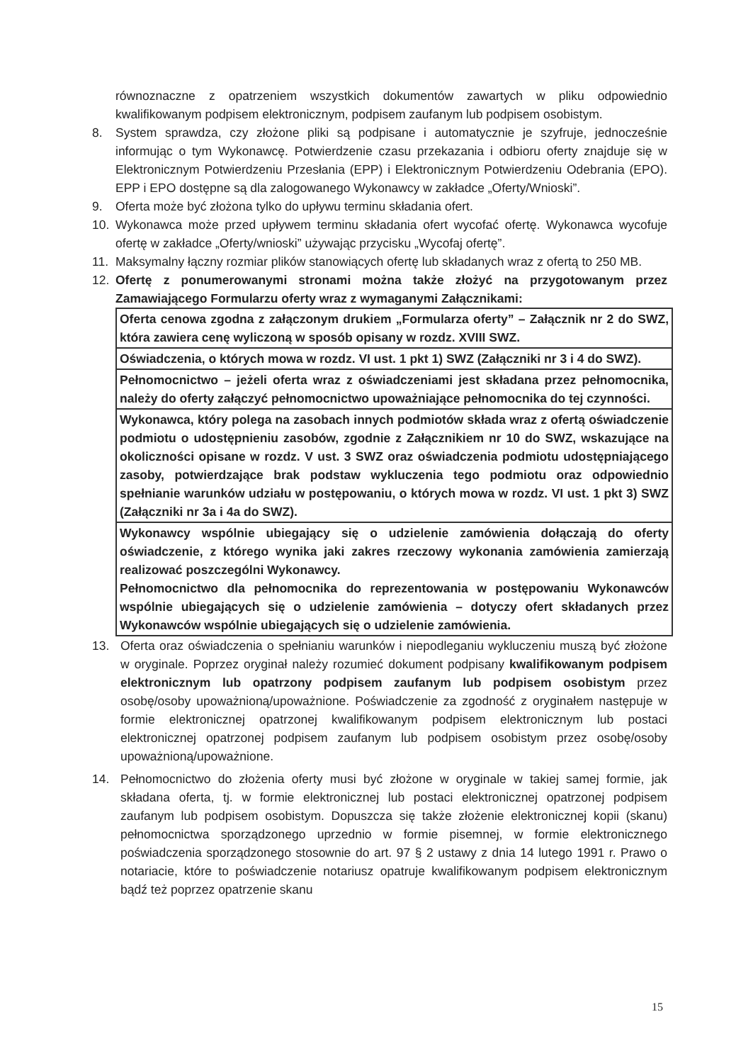równoznaczne z opatrzeniem wszystkich dokumentów zawartych w pliku odpowiednio kwalifikowanym podpisem elektronicznym, podpisem zaufanym lub podpisem osobistym.
8. System sprawdza, czy złożone pliki są podpisane i automatycznie je szyfruje, jednocześnie informując o tym Wykonawcę. Potwierdzenie czasu przekazania i odbioru oferty znajduje się w Elektronicznym Potwierdzeniu Przesłania (EPP) i Elektronicznym Potwierdzeniu Odebrania (EPO). EPP i EPO dostępne są dla zalogowanego Wykonawcy w zakładce „Oferty/Wnioski”.
9. Oferta może być złożona tylko do upływu terminu składania ofert.
10. Wykonawca może przed upływem terminu składania ofert wycofać ofertę. Wykonawca wycofuje ofertę w zakładce „Oferty/wnioski” używając przycisku „Wycofaj ofertę”.
11. Maksymalny łączny rozmiar plików stanowiących ofertę lub składanych wraz z ofertą to 250 MB.
12. Ofertę z ponumerowanymi stronami można także złożyć na przygotowanym przez Zamawiającego Formularzu oferty wraz z wymaganymi Załącznikami:
| Oferta cenowa zgodna z załączonym drukiem „Formularza oferty” – Załącznik nr 2 do SWZ, która zawiera cenę wyliczoną w sposób opisany w rozdz. XVIII SWZ. |
| Oświadczenia, o których mowa w rozdz. VI ust. 1 pkt 1) SWZ (Załączniki nr 3 i 4 do SWZ). |
| Pełnomocnictwo – jeżeli oferta wraz z oświadczeniami jest składana przez pełnomocnika, należy do oferty załączyć pełnomocnictwo upoważniające pełnomocnika do tej czynności. |
| Wykonawca, który polega na zasobach innych podmiotów składa wraz z ofertą oświadczenie podmiotu o udostępnieniu zasobów, zgodnie z Załącznikiem nr 10 do SWZ, wskazujące na okoliczności opisane w rozdz. V ust. 3 SWZ oraz oświadczenia podmiotu udostępniającego zasoby, potwierdzające brak podstaw wykluczenia tego podmiotu oraz odpowiednio spełnianie warunków udziału w postępowaniu, o których mowa w rozdz. VI ust. 1 pkt 3) SWZ (Załączniki nr 3a i 4a do SWZ). |
| Wykonawcy wspólnie ubiegający się o udzielenie zamówienia dołączają do oferty oświadczenie, z którego wynika jaki zakres rzeczowy wykonania zamówienia zamierzają realizować poszczególni Wykonawcy. Pełnomocnictwo dla pełnomocnika do reprezentowania w postępowaniu Wykonawców wspólnie ubiegających się o udzielenie zamówienia – dotyczy ofert składanych przez Wykonawców wspólnie ubiegających się o udzielenie zamówienia. |
13. Oferta oraz oświadczenia o spełnianiu warunków i niepodleganiu wykluczeniu muszą być złożone w oryginale. Poprzez oryginał należy rozumieć dokument podpisany kwalifikowanym podpisem elektronicznym lub opatrzony podpisem zaufanym lub podpisem osobistym przez osobę/osoby upoważnioną/upoważnione. Poświadczenie za zgodność z oryginałem następuje w formie elektronicznej opatrzonej kwalifikowanym podpisem elektronicznym lub postaci elektronicznej opatrzonej podpisem zaufanym lub podpisem osobistym przez osobę/osoby upoważnioną/upoważnione.
14. Pełnomocnictwo do złożenia oferty musi być złożone w oryginale w takiej samej formie, jak składana oferta, tj. w formie elektronicznej lub postaci elektronicznej opatrzonej podpisem zaufanym lub podpisem osobistym. Dopuszcza się także złożenie elektronicznej kopii (skanu) pełnomocnictwa sporządzonego uprzednio w formie pisemnej, w formie elektronicznego poświadczenia sporządzonego stosownie do art. 97 § 2 ustawy z dnia 14 lutego 1991 r. Prawo o notariacie, które to poświadczenie notariusz opatruje kwalifikowanym podpisem elektronicznym bądź też poprzez opatrzenie skanu
15